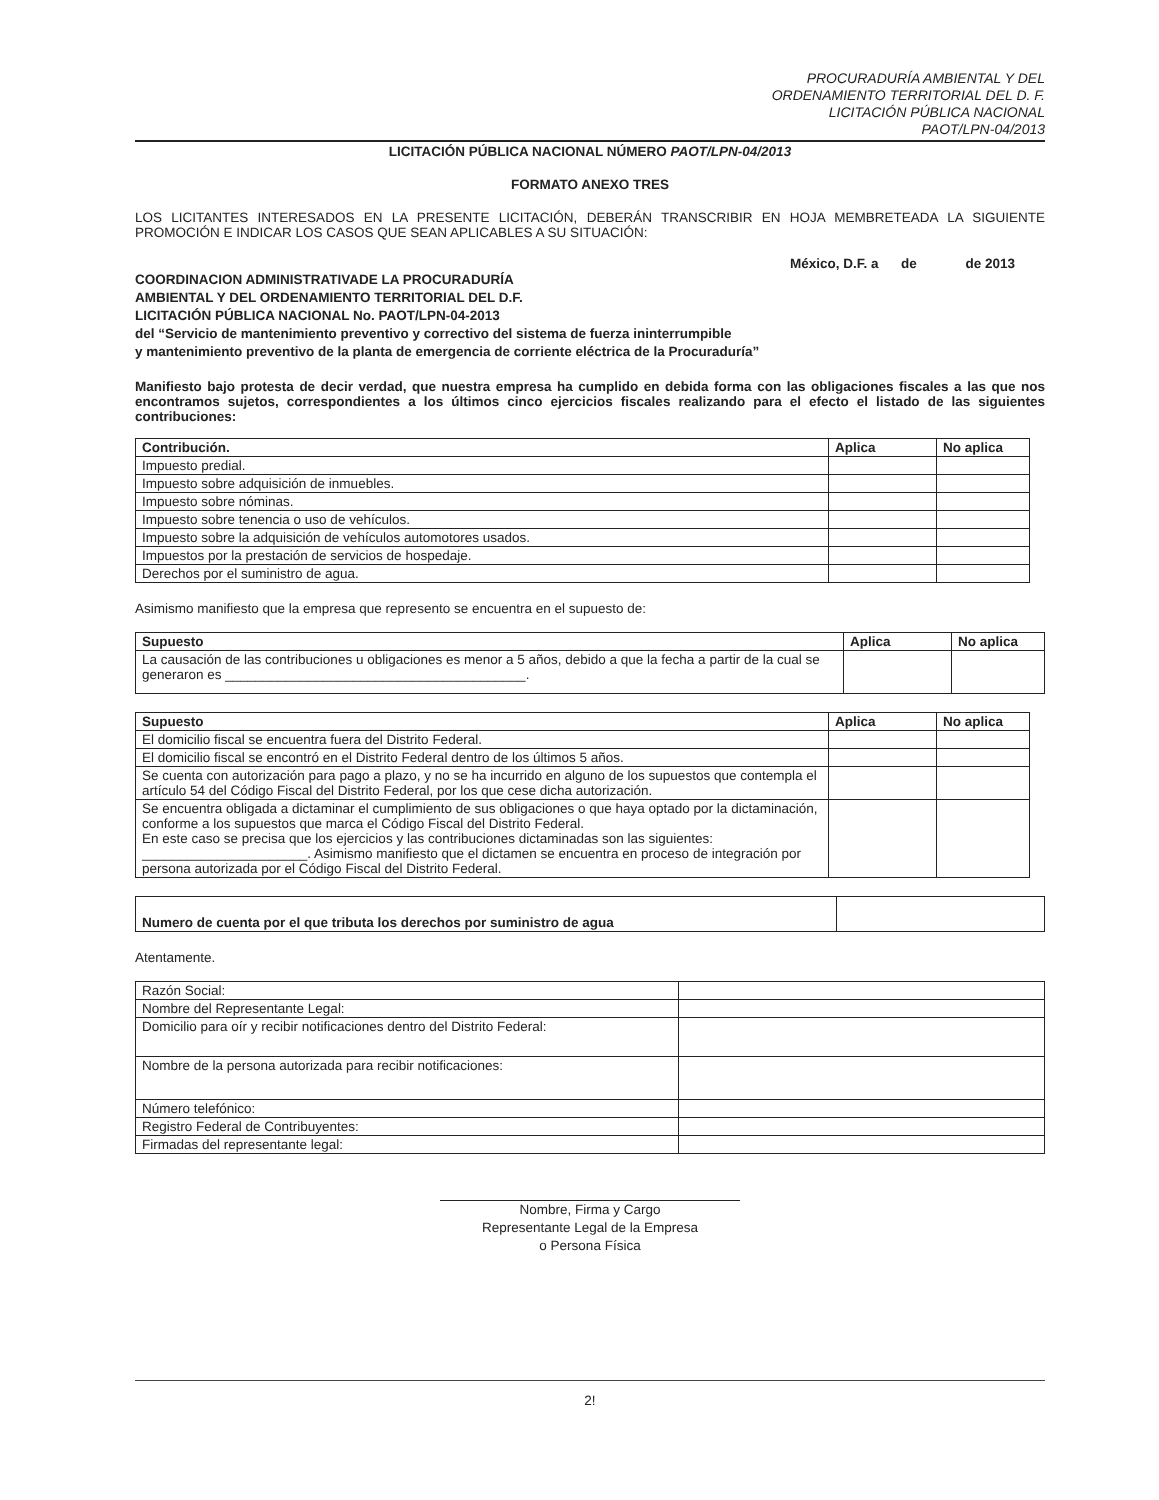PROCURADURÍA AMBIENTAL Y DEL
ORDENAMIENTO TERRITORIAL DEL D. F.
LICITACIÓN PÚBLICA NACIONAL
PAOT/LPN-04/2013
LICITACIÓN PÚBLICA NACIONAL NÚMERO PAOT/LPN-04/2013
FORMATO ANEXO TRES
LOS LICITANTES INTERESADOS EN LA PRESENTE LICITACIÓN, DEBERÁN TRANSCRIBIR EN HOJA MEMBRETEADA LA SIGUIENTE PROMOCIÓN E INDICAR LOS CASOS QUE SEAN APLICABLES A SU SITUACIÓN:
México, D.F. a de de 2013
COORDINACION ADMINISTRATIVADE LA PROCURADURÍA
AMBIENTAL Y DEL ORDENAMIENTO TERRITORIAL DEL D.F.
LICITACIÓN PÚBLICA NACIONAL No. PAOT/LPN-04-2013
del “Servicio de mantenimiento preventivo y correctivo del sistema de fuerza ininterrumpible
y mantenimiento preventivo de la planta de emergencia de corriente eléctrica de la Procuraduría”
Manifiesto bajo protesta de decir verdad, que nuestra empresa ha cumplido en debida forma con las obligaciones fiscales a las que nos encontramos sujetos, correspondientes a los últimos cinco ejercicios fiscales realizando para el efecto el listado de las siguientes contribuciones:
| Contribución. | Aplica | No aplica |
| --- | --- | --- |
| Impuesto predial. | | |
| Impuesto sobre adquisición de inmuebles. | | |
| Impuesto sobre nóminas. | | |
| Impuesto sobre tenencia o uso de vehículos. | | |
| Impuesto sobre la adquisición de vehículos automotores usados. | | |
| Impuestos por la prestación de servicios de hospedaje. | | |
| Derechos por el suministro de agua. | | |
Asimismo manifiesto que la empresa que represento se encuentra en el supuesto de:
| Supuesto | Aplica | No aplica |
| --- | --- | --- |
| La causación de las contribuciones u obligaciones es menor a 5 años, debido a que la fecha a partir de la cual se generaron es ________________________________________. | | |
| Supuesto | Aplica | No aplica |
| --- | --- | --- |
| El domicilio fiscal se encuentra fuera del Distrito Federal. | | |
| El domicilio fiscal se encontró en el Distrito Federal dentro de los últimos 5 años. | | |
| Se cuenta con autorización para pago a plazo, y no se ha incurrido en alguno de los supuestos que contempla el artículo 54 del Código Fiscal del Distrito Federal, por los que cese dicha autorización. | | |
| Se encuentra obligada a dictaminar el cumplimiento de sus obligaciones o que haya optado por la dictaminación, conforme a los supuestos que marca el Código Fiscal del Distrito Federal. En este caso se precisa que los ejercicios y las contribuciones dictaminadas son las siguientes: ______________________. Asimismo manifiesto que el dictamen se encuentra en proceso de integración por persona autorizada por el Código Fiscal del Distrito Federal. | | |
| Numero de cuenta por el que tributa los derechos por suministro de agua | |
Atentamente.
| Razón Social: | |
| Nombre del Representante Legal: | |
| Domicilio para oír y recibir notificaciones dentro del Distrito Federal: | |
| Nombre de la persona autorizada para recibir notificaciones: | |
| Número telefónico: | |
| Registro Federal de Contribuyentes: | |
| Firmadas del representante legal: | |
Nombre, Firma y Cargo
Representante Legal de la Empresa
o Persona Física
2!